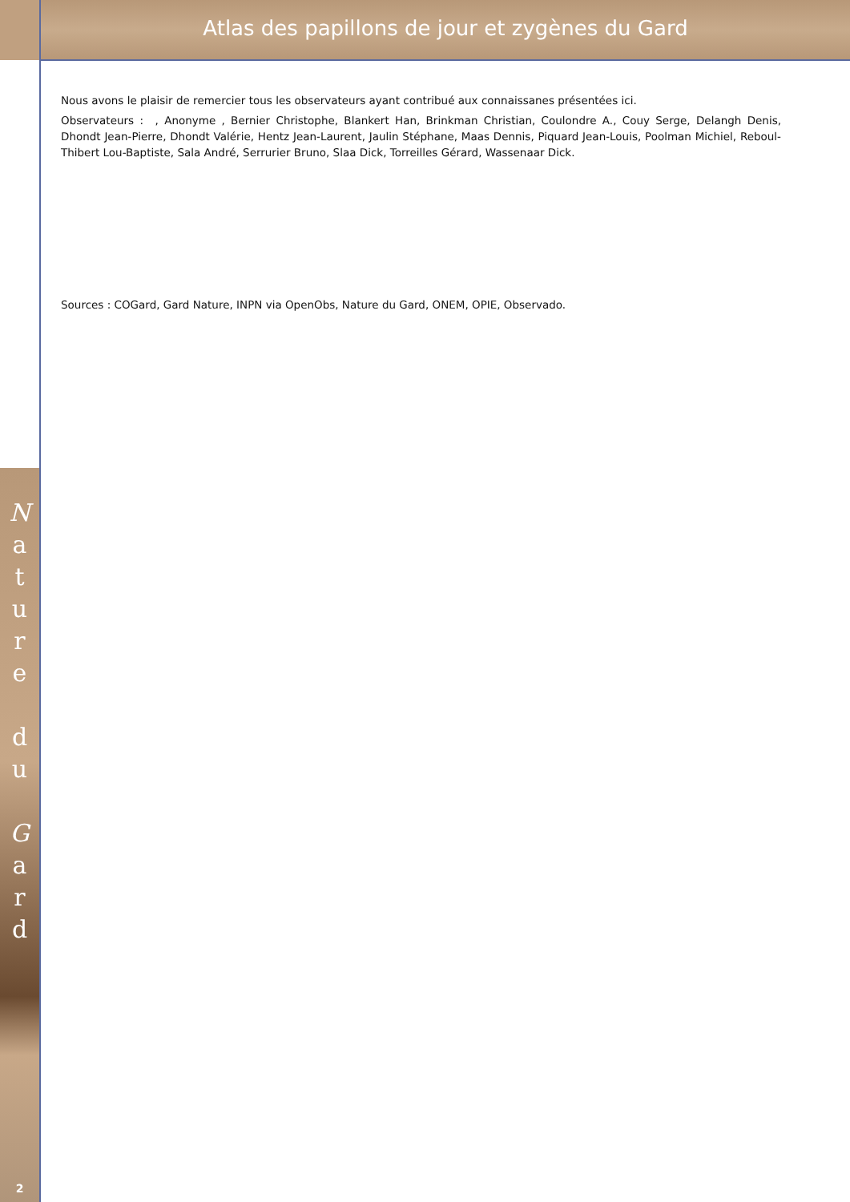Atlas des papillons de jour et zygènes du Gard
N
a
t
u
r
e
d
u
G
a
r
d
2
Nous avons le plaisir de remercier tous les observateurs ayant contribué aux connaissanes présentées ici.
Observateurs : , Anonyme , Bernier Christophe, Blankert Han, Brinkman Christian, Coulondre A., Couy Serge, Delangh Denis, Dhondt Jean-Pierre, Dhondt Valérie, Hentz Jean-Laurent, Jaulin Stéphane, Maas Dennis, Piquard Jean-Louis, Poolman Michiel, Reboul-Thibert Lou-Baptiste, Sala André, Serrurier Bruno, Slaa Dick, Torreilles Gérard, Wassenaar Dick.
Sources : COGard, Gard Nature, INPN via OpenObs, Nature du Gard, ONEM, OPIE, Observado.